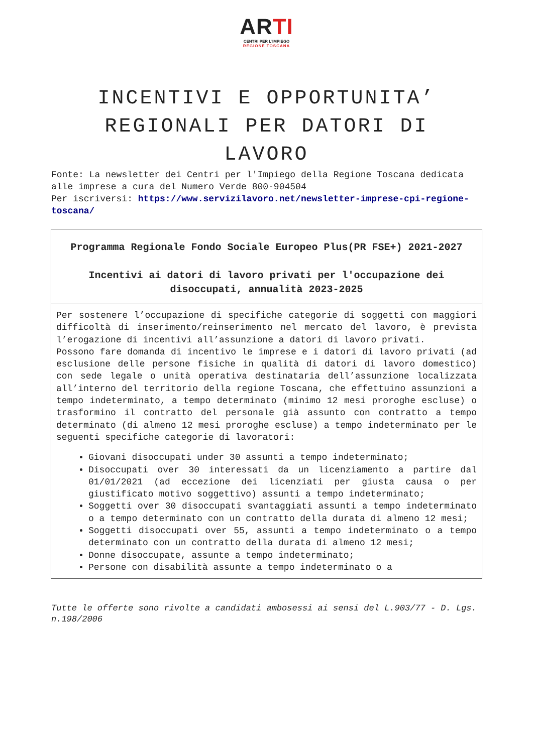ARTI
CENTRI PER L'IMPIEGO
REGIONE TOSCANA
INCENTIVI E OPPORTUNITA’ REGIONALI PER DATORI DI LAVORO
Fonte: La newsletter dei Centri per l'Impiego della Regione Toscana dedicata alle imprese a cura del Numero Verde 800-904504
Per iscriversi: https://www.servizilavoro.net/newsletter-imprese-cpi-regione-toscana/
| Programma Regionale Fondo Sociale Europeo Plus(PR FSE+) 2021-2027 Incentivi ai datori di lavoro privati per l'occupazione dei disoccupati, annualità 2023-2025 |
| Per sostenere l’occupazione di specifiche categorie di soggetti con maggiori difficoltà di inserimento/reinserimento nel mercato del lavoro, è prevista l’erogazione di incentivi all’assunzione a datori di lavoro privati. Possono fare domanda di incentivo le imprese e i datori di lavoro privati (ad esclusione delle persone fisiche in qualità di datori di lavoro domestico) con sede legale o unità operativa destinataria dell’assunzione localizzata all’interno del territorio della regione Toscana, che effettuino assunzioni a tempo indeterminato, a tempo determinato (minimo 12 mesi proroghe escluse) o trasformino il contratto del personale già assunto con contratto a tempo determinato (di almeno 12 mesi proroghe escluse) a tempo indeterminato per le seguenti specifiche categorie di lavoratori: Giovani disoccupati under 30 assunti a tempo indeterminato; Disoccupati over 30 interessati da un licenziamento a partire dal 01/01/2021 (ad eccezione dei licenziati per giusta causa o per giustificato motivo soggettivo) assunti a tempo indeterminato; Soggetti over 30 disoccupati svantaggiati assunti a tempo indeterminato o a tempo determinato con un contratto della durata di almeno 12 mesi; Soggetti disoccupati over 55, assunti a tempo indeterminato o a tempo determinato con un contratto della durata di almeno 12 mesi; Donne disoccupate, assunte a tempo indeterminato; Persone con disabilità assunte a tempo indeterminato o a |
Tutte le offerte sono rivolte a candidati ambosessi ai sensi del L.903/77 - D. Lgs. n.198/2006